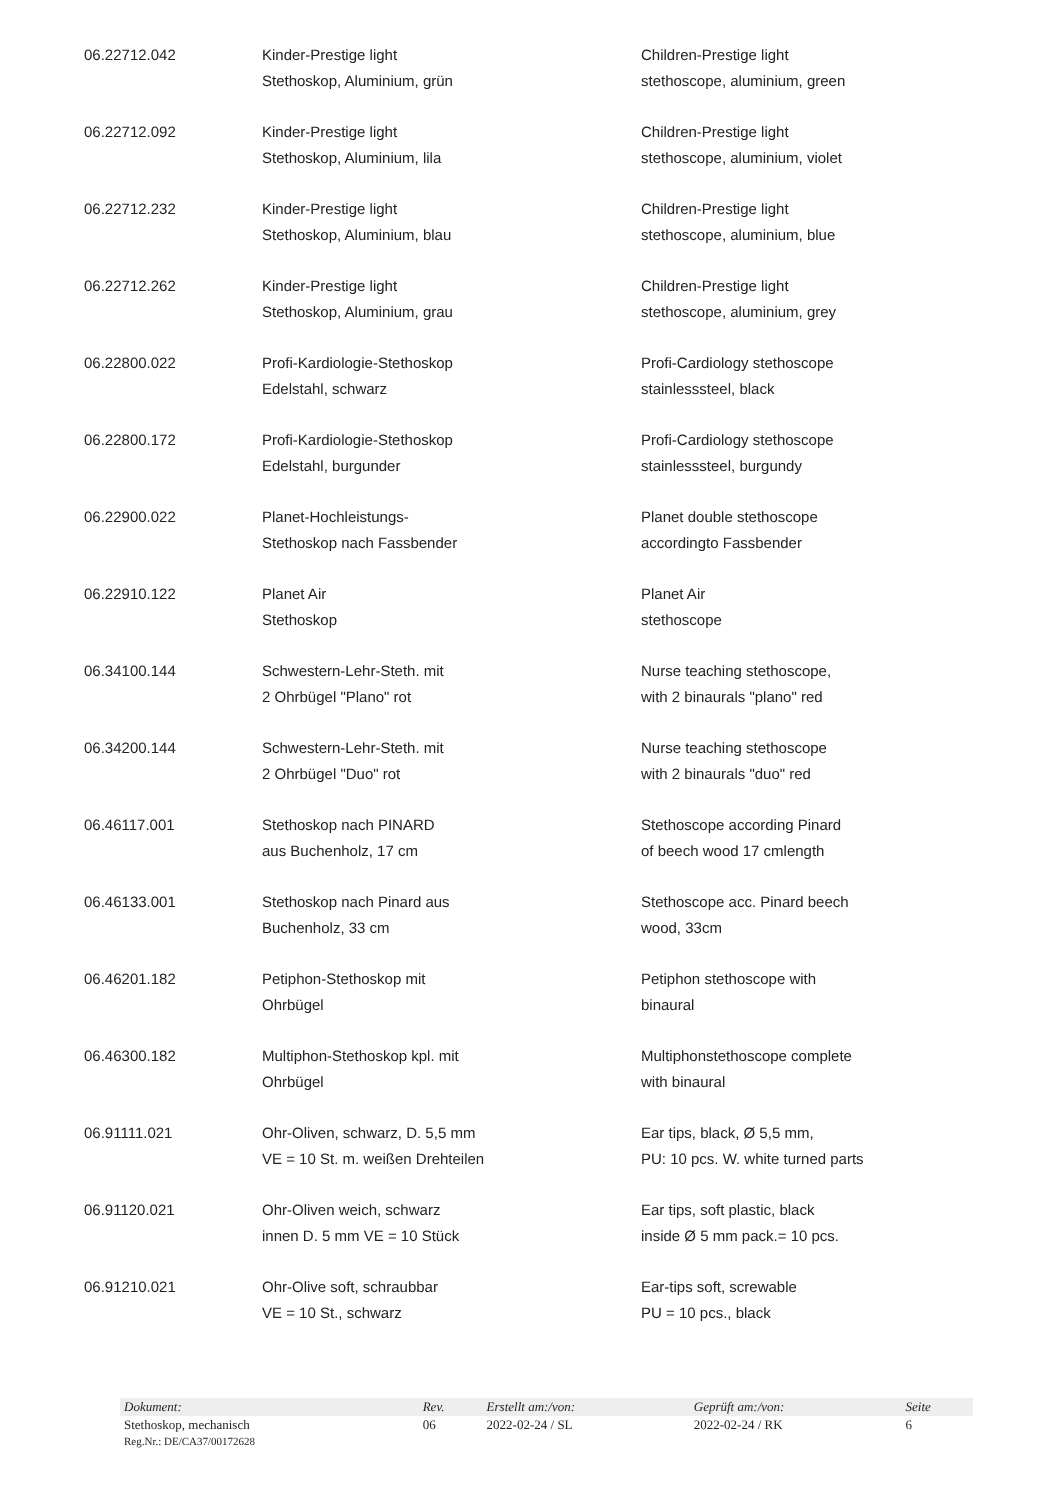| 06.22712.042 | Kinder-Prestige light Stethoskop, Aluminium, grün | Children-Prestige light stethoscope, aluminium, green |
| 06.22712.092 | Kinder-Prestige light Stethoskop, Aluminium, lila | Children-Prestige light stethoscope, aluminium, violet |
| 06.22712.232 | Kinder-Prestige light Stethoskop, Aluminium, blau | Children-Prestige light stethoscope, aluminium, blue |
| 06.22712.262 | Kinder-Prestige light Stethoskop, Aluminium, grau | Children-Prestige light stethoscope, aluminium, grey |
| 06.22800.022 | Profi-Kardiologie-Stethoskop Edelstahl, schwarz | Profi-Cardiology stethoscope stainlesssteel, black |
| 06.22800.172 | Profi-Kardiologie-Stethoskop Edelstahl, burgunder | Profi-Cardiology stethoscope stainlesssteel, burgundy |
| 06.22900.022 | Planet-Hochleistungs- Stethoskop nach Fassbender | Planet double stethoscope accordingto Fassbender |
| 06.22910.122 | Planet Air Stethoskop | Planet Air stethoscope |
| 06.34100.144 | Schwestern-Lehr-Steth. mit 2 Ohrbügel "Plano" rot | Nurse teaching stethoscope, with 2 binaurals "plano" red |
| 06.34200.144 | Schwestern-Lehr-Steth. mit 2 Ohrbügel "Duo" rot | Nurse teaching stethoscope with 2 binaurals "duo" red |
| 06.46117.001 | Stethoskop nach PINARD aus Buchenholz, 17 cm | Stethoscope according Pinard of beech wood 17 cmlength |
| 06.46133.001 | Stethoskop nach Pinard aus Buchenholz, 33 cm | Stethoscope acc. Pinard beech wood, 33cm |
| 06.46201.182 | Petiphon-Stethoskop mit Ohrbügel | Petiphon stethoscope with binaural |
| 06.46300.182 | Multiphon-Stethoskop kpl. mit Ohrbügel | Multiphonstethoscope complete with binaural |
| 06.91111.021 | Ohr-Oliven, schwarz, D. 5,5 mm VE = 10 St. m. weißen Drehteilen | Ear tips, black, Ø 5,5 mm, PU: 10 pcs. W. white turned parts |
| 06.91120.021 | Ohr-Oliven weich, schwarz innen D. 5 mm VE = 10 Stück | Ear tips, soft plastic, black inside Ø 5 mm pack.= 10 pcs. |
| 06.91210.021 | Ohr-Olive soft, schraubbar VE = 10 St., schwarz | Ear-tips soft, screwable PU = 10 pcs., black |
| Dokument: | Rev. | Erstellt am:/von: | Geprüft am:/von: | Seite |
| --- | --- | --- | --- | --- |
| Stethoskop, mechanisch | 06 | 2022-02-24 / SL | 2022-02-24 / RK | 6 |
| Reg.Nr.: DE/CA37/00172628 | | | | |